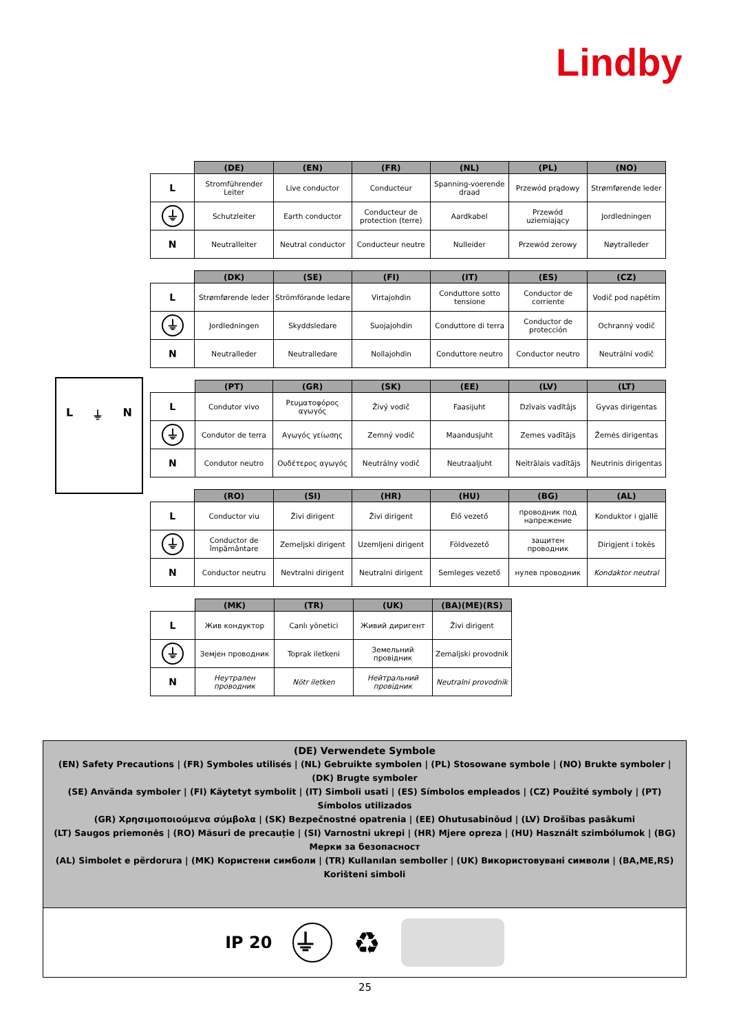Lindby
L ⏚ N
| | (DE) | (EN) | (FR) | (NL) | (PL) | (NO) |
| --- | --- | --- | --- | --- | --- | --- |
| L | Stromführender Leiter | Live conductor | Conducteur | Spanning-voerende draad | Przewód prądowy | Strømførende leder |
| ⏚ | Schutzleiter | Earth conductor | Conducteur de protection (terre) | Aardkabel | Przewód uziemiający | Jordledningen |
| N | Neutralleiter | Neutral conductor | Conducteur neutre | Nulleider | Przewód zerowy | Nøytralleder |
| | (DK) | (SE) | (FI) | (IT) | (ES) | (CZ) |
| --- | --- | --- | --- | --- | --- | --- |
| L | Strømførende leder | Strömförande ledare | Virtajohdin | Conduttore sotto tensione | Conductor de corriente | Vodič pod napětím |
| ⏚ | Jordledningen | Skyddsledare | Suojajohdin | Conduttore di terra | Conductor de protección | Ochranný vodič |
| N | Neutralleder | Neutralledare | Nollajohdin | Conduttore neutro | Conductor neutro | Neutrální vodič |
| | (PT) | (GR) | (SK) | (EE) | (LV) | (LT) |
| --- | --- | --- | --- | --- | --- | --- |
| L | Condutor vivo | Ρευματοφόρος αγωγός | Živý vodič | Faasijuht | Dzīvais vadītājs | Gyvas dirigentas |
| ⏚ | Condutor de terra | Αγωγός γείωσης | Zemný vodič | Maandusjuht | Zemes vadītājs | Žemės dirigentas |
| N | Condutor neutro | Ουδέτερος αγωγός | Neutrálny vodič | Neutraaljuht | Neitrālais vadītājs | Neutrinis dirigentas |
| | (RO) | (SI) | (HR) | (HU) | (BG) | (AL) |
| --- | --- | --- | --- | --- | --- | --- |
| L | Conductor viu | Živi dirigent | Živi dirigent | Élő vezető | проводник под напрежение | Konduktor i gjallë |
| ⏚ | Conductor de împământare | Zemeljski dirigent | Uzemljeni dirigent | Földvezető | защитен проводник | Dirigjent i tokës |
| N | Conductor neutru | Nevtralni dirigent | Neutralni dirigent | Semleges vezető | нулев проводник | Kondaktor neutral |
| | (MK) | (TR) | (UK) | (BA)(ME)(RS) |
| --- | --- | --- | --- | --- |
| L | Жив кондуктор | Canlı yönetici | Живий диригент | Živi dirigent |
| ⏚ | Земјен проводник | Toprak iletkeni | Земельний провідник | Zemaljski provodnik |
| N | Неутрален проводник | Nötr iletken | Нейтральний провідник | Neutralni provodnik |
(DE) Verwendete Symbole
(EN) Safety Precautions | (FR) Symboles utilisés | (NL) Gebruikte symbolen | (PL) Stosowane symbole | (NO) Brukte symboler | (DK) Brugte symboler
(SE) Använda symboler | (FI) Käytetyt symbolit | (IT) Simboli usati | (ES) Símbolos empleados | (CZ) Použité symboly | (PT) Símbolos utilizados
(GR) Χρησιμοποιούμενα σύμβολα | (SK) Bezpečnostné opatrenia | (EE) Ohutusabinõud | (LV) Drošības pasākumi
(LT) Saugos priemonės | (RO) Măsuri de precauție | (SI) Varnostni ukrepi | (HR) Mjere opreza | (HU) Használt szimbólumok | (BG) Мерки за безопасност
(AL) Simbolet e përdorura | (MK) Користени симболи | (TR) Kullanılan semboller | (UK) Використовувані символи | (BA,ME,RS) Korišteni simboli
IP 20 ⏚ ♻
25